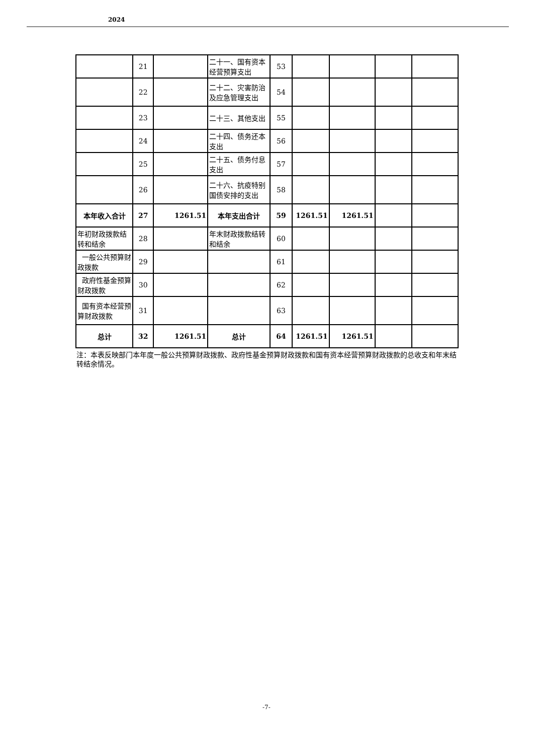2024
| | 21 | | 二十一、国有资本经营预算支出 | 53 | | | | |
| | 22 | | 二十二、灾害防治及应急管理支出 | 54 | | | | |
| | 23 | | 二十三、其他支出 | 55 | | | | |
| | 24 | | 二十四、债务还本支出 | 56 | | | | |
| | 25 | | 二十五、债务付息支出 | 57 | | | | |
| | 26 | | 二十六、抗疫特别国债安排的支出 | 58 | | | | |
| 本年收入合计 | 27 | 1261.51 | 本年支出合计 | 59 | 1261.51 | 1261.51 | | |
| 年初财政拨款结转和结余 | 28 | | 年末财政拨款结转和结余 | 60 | | | | |
| 一般公共预算财政拨款 | 29 | | | 61 | | | | |
| 政府性基金预算财政拨款 | 30 | | | 62 | | | | |
| 国有资本经营预算财政拨款 | 31 | | | 63 | | | | |
| 总计 | 32 | 1261.51 | 总计 | 64 | 1261.51 | 1261.51 | | |
注：本表反映部门本年度一般公共预算财政拨款、政府性基金预算财政拨款和国有资本经营预算财政拨款的总收支和年末结转结余情况。
-7-